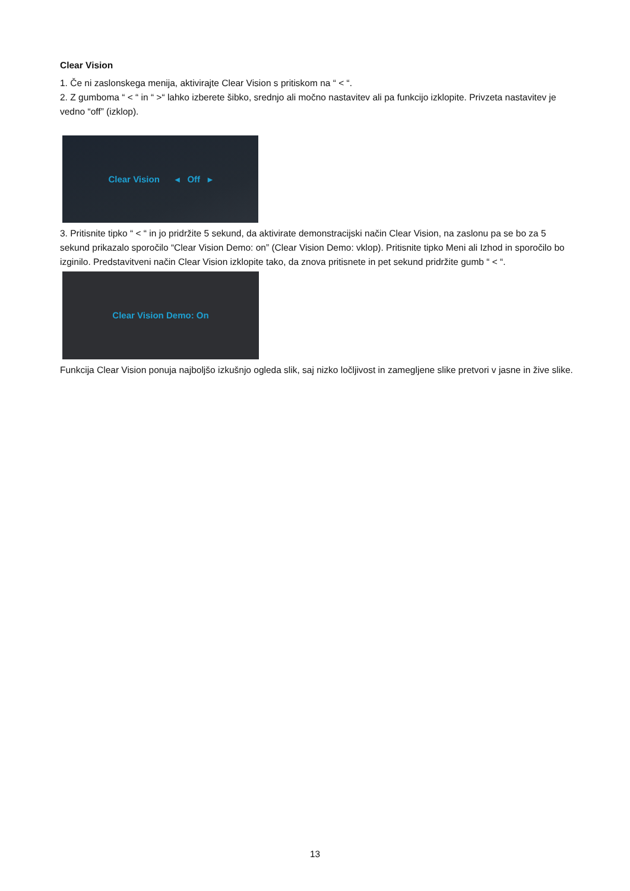Clear Vision
1. Če ni zaslonskega menija, aktivirajte Clear Vision s pritiskom na “ < “.
2. Z gumboma “ < “ in “ >“ lahko izberete šibko, srednjo ali močno nastavitev ali pa funkcijo izklopite. Privzeta nastavitev je vedno “off” (izklop).
Clear Vision ◂ Off ▸
3. Pritisnite tipko “ < “ in jo pridržite 5 sekund, da aktivirate demonstracijski način Clear Vision, na zaslonu pa se bo za 5 sekund prikazalo sporočilo “Clear Vision Demo: on” (Clear Vision Demo: vklop). Pritisnite tipko Meni ali Izhod in sporočilo bo izginilo. Predstavitveni način Clear Vision izklopite tako, da znova pritisnete in pet sekund pridržite gumb “ < “.
Clear Vision Demo: On
Funkcija Clear Vision ponuja najboljšo izkušnjo ogleda slik, saj nizko ločljivost in zamegljene slike pretvori v jasne in žive slike.
13